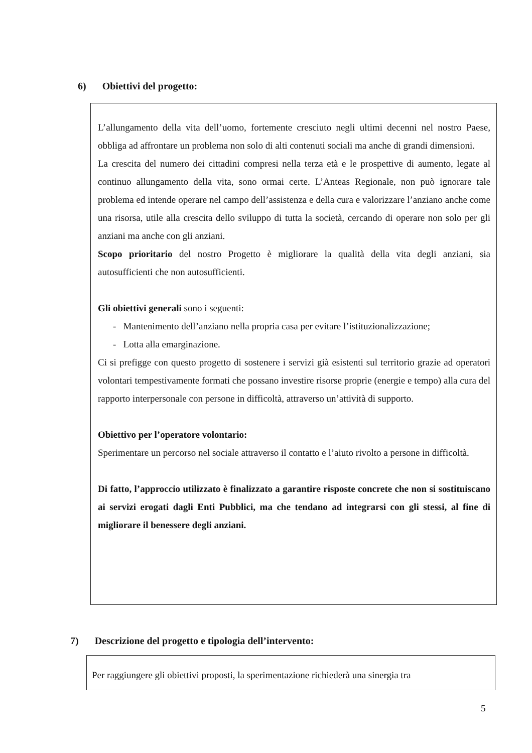6) Obiettivi del progetto:
L’allungamento della vita dell’uomo, fortemente cresciuto negli ultimi decenni nel nostro Paese, obbliga ad affrontare un problema non solo di alti contenuti sociali ma anche di grandi dimensioni.
La crescita del numero dei cittadini compresi nella terza età e le prospettive di aumento, legate al continuo allungamento della vita, sono ormai certe. L’Anteas Regionale, non può ignorare tale problema ed intende operare nel campo dell’assistenza e della cura e valorizzare l’anziano anche come una risorsa, utile alla crescita dello sviluppo di tutta la società, cercando di operare non solo per gli anziani ma anche con gli anziani.
Scopo prioritario del nostro Progetto è migliorare la qualità della vita degli anziani, sia autosufficienti che non autosufficienti.
Gli obiettivi generali sono i seguenti:
- Mantenimento dell’anziano nella propria casa per evitare l’istituzionalizzazione;
- Lotta alla emarginazione.
Ci si prefigge con questo progetto di sostenere i servizi già esistenti sul territorio grazie ad operatori volontari tempestivamente formati che possano investire risorse proprie (energie e tempo) alla cura del rapporto interpersonale con persone in difficoltà, attraverso un’attività di supporto.
Obiettivo per l’operatore volontario:
Sperimentare un percorso nel sociale attraverso il contatto e l’aiuto rivolto a persone in difficoltà.
Di fatto, l’approccio utilizzato è finalizzato a garantire risposte concrete che non si sostituiscano ai servizi erogati dagli Enti Pubblici, ma che tendano ad integrarsi con gli stessi, al fine di migliorare il benessere degli anziani.
7) Descrizione del progetto e tipologia dell’intervento:
Per raggiungere gli obiettivi proposti, la sperimentazione richiederà una sinergia tra
5